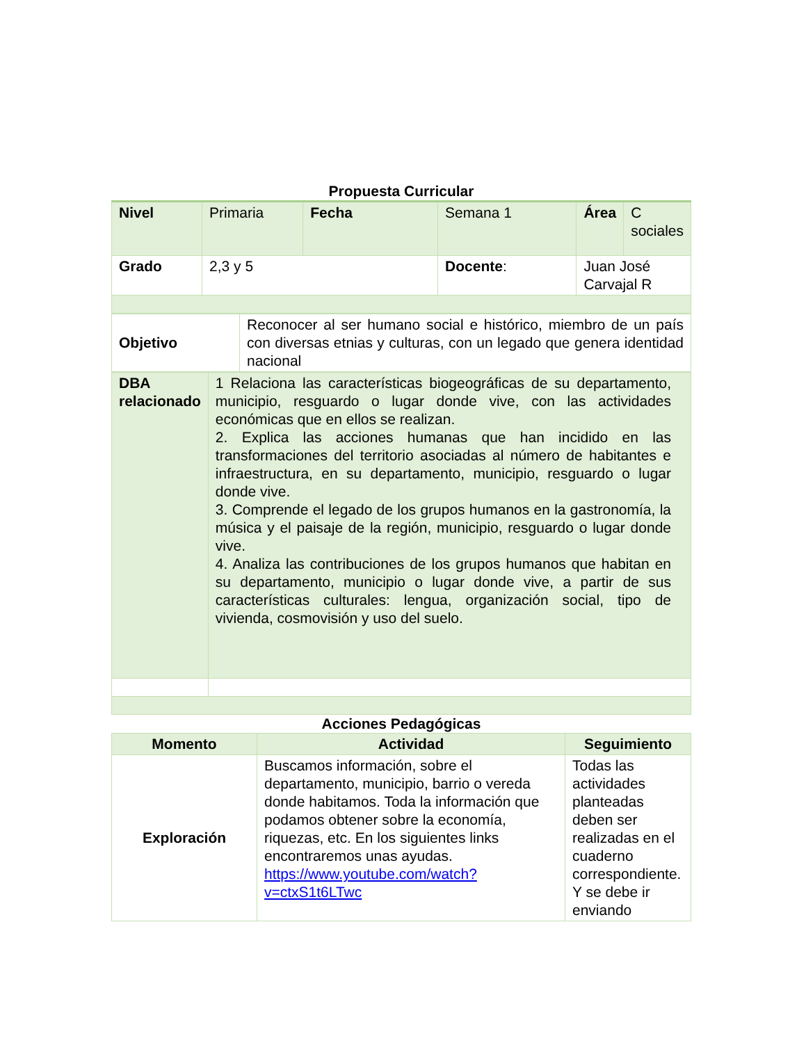Propuesta Curricular
| Nivel | Primaria | Fecha | Semana 1 | Área | C sociales |
| Grado | 2,3 y 5 | | Docente : | Juan José Carvajal R | |
| Objetivo | Reconocer al ser humano social e histórico, miembro de un país con diversas etnias y culturas, con un legado que genera identidad nacional |
| DBA relacionado | 1 Relaciona las características biogeográficas de su departamento, municipio, resguardo o lugar donde vive, con las actividades económicas que en ellos se realizan. 2. Explica las acciones humanas que han incidido en las transformaciones del territorio asociadas al número de habitantes e infraestructura, en su departamento, municipio, resguardo o lugar donde vive. 3. Comprende el legado de los grupos humanos en la gastronomía, la música y el paisaje de la región, municipio, resguardo o lugar donde vive. 4. Analiza las contribuciones de los grupos humanos que habitan en su departamento, municipio o lugar donde vive, a partir de sus características culturales: lengua, organización social, tipo de vivienda, cosmovisión y uso del suelo. |
Acciones Pedagógicas
| Momento | Actividad | Seguimiento |
| Exploración | Buscamos información, sobre el departamento, municipio, barrio o vereda donde habitamos. Toda la información que podamos obtener sobre la economía, riquezas, etc. En los siguientes links encontraremos unas ayudas. https://www.youtube.com/watch?v=ctxS1t6LTwc | Todas las actividades planteadas deben ser realizadas en el cuaderno correspondiente. Y se debe ir enviando |